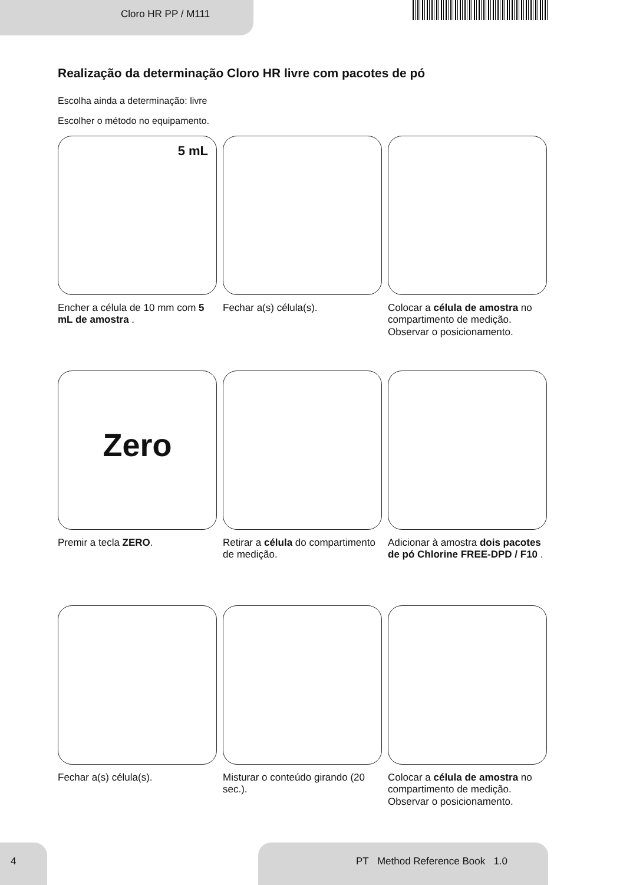Cloro HR PP / M111
Realização da determinação Cloro HR livre com pacotes de pó
Escolha ainda a determinação: livre
Escolher o método no equipamento.
5 mL
Encher a célula de 10 mm com 5 mL de amostra .
Fechar a(s) célula(s). Colocar a célula de amostra no compartimento de medição. Observar o posicionamento.
Zero
Premir a tecla ZERO.
Retirar a célula do compartimento de medição.
Adicionar à amostra dois pacotes de pó Chlorine FREE-DPD / F10 .
Fechar a(s) célula(s). Misturar o conteúdo girando (20 sec.).
Colocar a célula de amostra no compartimento de medição. Observar o posicionamento.
4 PT Method Reference Book 1.0